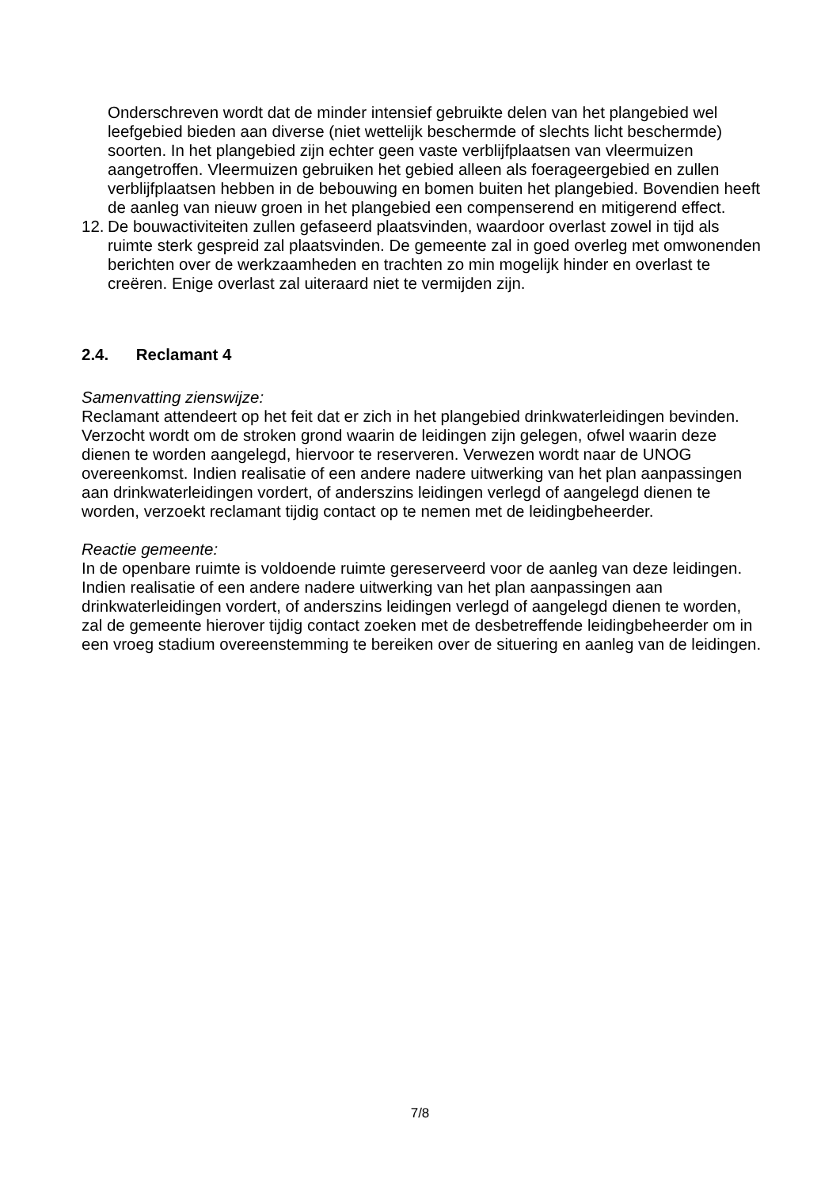Onderschreven wordt dat de minder intensief gebruikte delen van het plangebied wel leefgebied bieden aan diverse (niet wettelijk beschermde of slechts licht beschermde) soorten. In het plangebied zijn echter geen vaste verblijfplaatsen van vleermuizen aangetroffen. Vleermuizen gebruiken het gebied alleen als foerageergebied en zullen verblijfplaatsen hebben in de bebouwing en bomen buiten het plangebied. Bovendien heeft de aanleg van nieuw groen in het plangebied een compenserend en mitigerend effect.
12.
De bouwactiviteiten zullen gefaseerd plaatsvinden, waardoor overlast zowel in tijd als ruimte sterk gespreid zal plaatsvinden. De gemeente zal in goed overleg met omwonenden berichten over de werkzaamheden en trachten zo min mogelijk hinder en overlast te creëren. Enige overlast zal uiteraard niet te vermijden zijn.
2.4. Reclamant 4
Samenvatting zienswijze:
Reclamant attendeert op het feit dat er zich in het plangebied drinkwaterleidingen bevinden. Verzocht wordt om de stroken grond waarin de leidingen zijn gelegen, ofwel waarin deze dienen te worden aangelegd, hiervoor te reserveren. Verwezen wordt naar de UNOG overeenkomst. Indien realisatie of een andere nadere uitwerking van het plan aanpassingen aan drinkwaterleidingen vordert, of anderszins leidingen verlegd of aangelegd dienen te worden, verzoekt reclamant tijdig contact op te nemen met de leidingbeheerder.
Reactie gemeente:
In de openbare ruimte is voldoende ruimte gereserveerd voor de aanleg van deze leidingen. Indien realisatie of een andere nadere uitwerking van het plan aanpassingen aan drinkwaterleidingen vordert, of anderszins leidingen verlegd of aangelegd dienen te worden, zal de gemeente hierover tijdig contact zoeken met de desbetreffende leidingbeheerder om in een vroeg stadium overeenstemming te bereiken over de situering en aanleg van de leidingen.
7/8